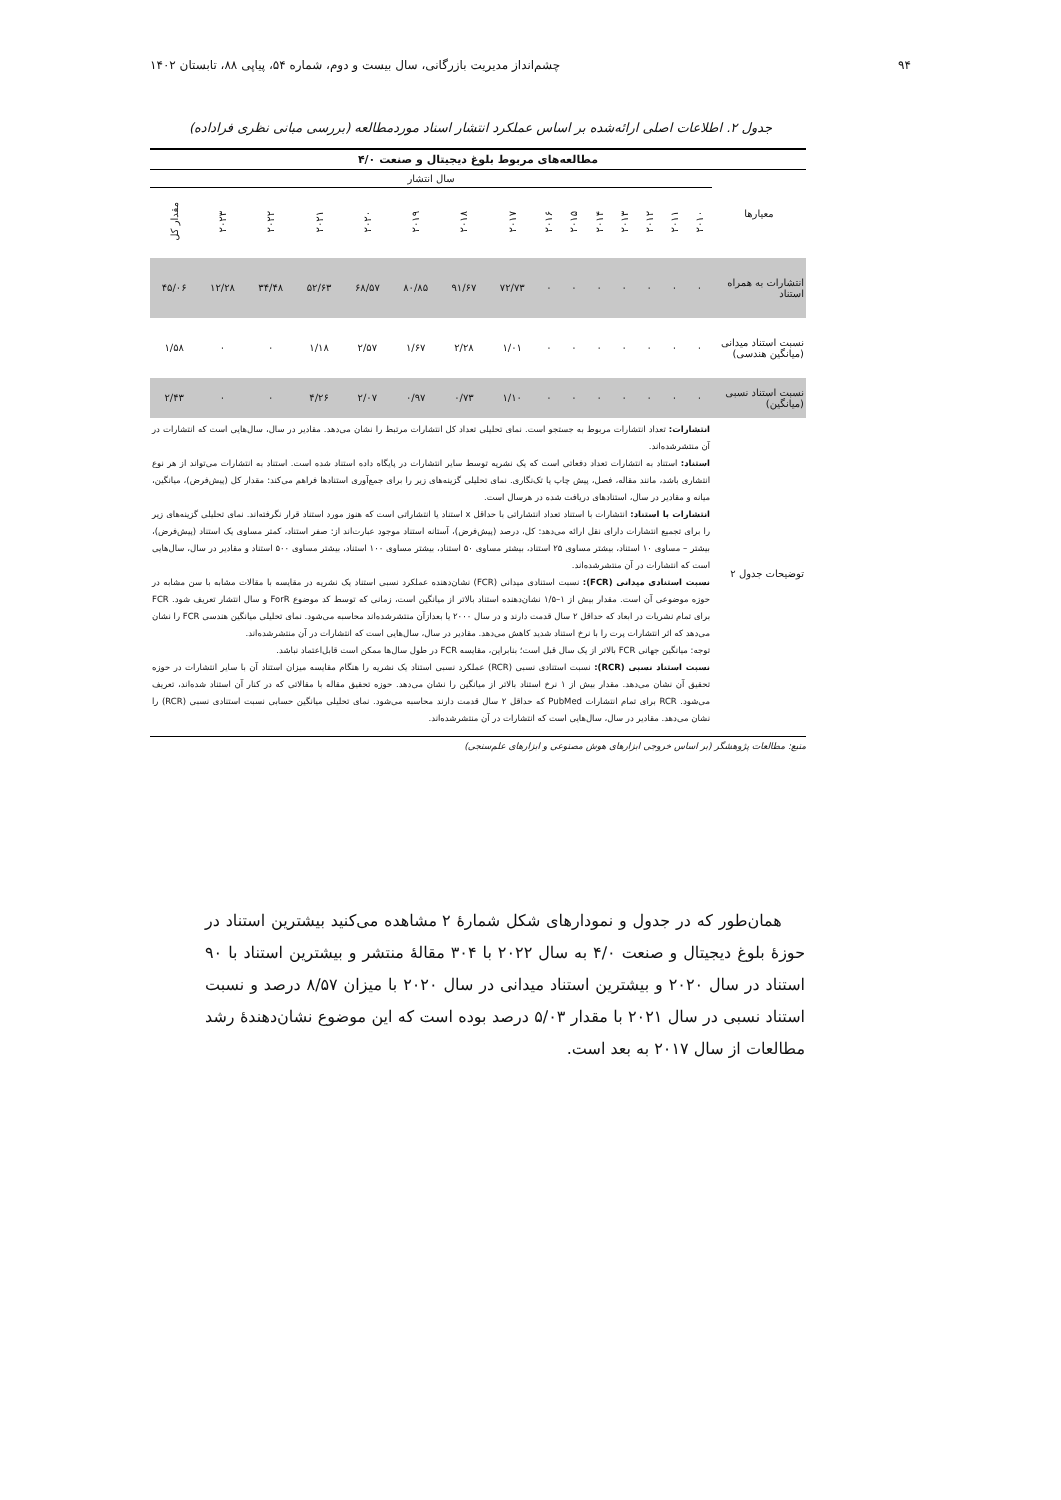۹۴ چشم‌انداز مدیریت بازرگانی، سال بیست و دوم، شماره ۵۴، پیاپی ۸۸، تابستان ۱۴۰۲
جدول ۲. اطلاعات اصلی ارائه‌شده بر اساس عملکرد انتشار اسناد موردمطالعه (بررسی مبانی نظری فراداده)
| مطالعه‌های مربوط بلوغ دیجیتال و صنعت ۴/۰ | | | | | | | | | | | | | | | |
| --- | --- | --- | --- | --- | --- | --- | --- | --- | --- | --- | --- | --- | --- | --- | --- |
| معیارها | سال انتشار | | | | | | | | | | | | | | |
| | ۲۰۱۰ | ۲۰۱۱ | ۲۰۱۲ | ۲۰۱۳ | ۲۰۱۴ | ۲۰۱۵ | ۲۰۱۶ | ۲۰۱۷ | ۲۰۱۸ | ۲۰۱۹ | ۲۰۲۰ | ۲۰۲۱ | ۲۰۲۲ | ۲۰۲۳ | مقدار کل |
| انتشارات به همراه استناد | ۰ | ۰ | ۰ | ۰ | ۰ | ۰ | ۰ | ۷۲/۷۳ | ۹۱/۶۷ | ۸۰/۸۵ | ۶۸/۵۷ | ۵۲/۶۳ | ۳۴/۴۸ | ۱۲/۲۸ | ۴۵/۰۶ |
| نسبت استناد میدانی (میانگین هندسی) | ۰ | ۰ | ۰ | ۰ | ۰ | ۰ | ۰ | ۱/۰۱ | ۲/۲۸ | ۱/۶۷ | ۲/۵۷ | ۱/۱۸ | ۰ | ۰ | ۱/۵۸ |
| نسبت استناد نسبی (میانگین) | ۰ | ۰ | ۰ | ۰ | ۰ | ۰ | ۰ | ۱/۱۰ | ۰/۷۳ | ۰/۹۷ | ۲/۰۷ | ۴/۲۶ | ۰ | ۰ | ۲/۴۳ |
| توضیحات جدول ۲ | انتشارات: تعداد انتشارات مربوط به جستجو است. نمای تحلیلی تعداد کل انتشارات مرتبط را نشان می‌دهد. مقادیر در سال، سال‌هایی است که انتشارات در آن منتشرشده‌اند. استناد: استناد به انتشارات تعداد دفعاتی است که یک نشریه توسط سایر انتشارات در پایگاه داده استناد شده است. استناد به انتشارات می‌تواند از هر نوع انتشاری باشد، مانند مقاله، فصل، پیش چاپ یا تک‌نگاری. نمای تحلیلی گزینه‌های زیر را برای جمع‌آوری استنادها فراهم می‌کند: مقدار کل (پیش‌فرض)، میانگین، میانه و مقادیر در سال، استنادهای دریافت شده در هرسال است. انتشارات با استناد: انتشارات با استناد تعداد انتشاراتی با حداقل x استناد یا انتشاراتی است که هنوز مورد استناد قرار نگرفته‌اند. نمای تحلیلی گزینه‌های زیر را برای تجمیع انتشارات دارای نقل ارائه می‌دهد: کل، درصد (پیش‌فرض)، آستانه استناد موجود عبارت‌اند از: صفر استناد، کمتر مساوی یک استناد (پیش‌فرض)، بیشتر – مساوی ۱۰ استناد، بیشتر مساوی ۲۵ استناد، بیشتر مساوی ۵۰ استناد، بیشتر مساوی ۱۰۰ استناد، بیشتر مساوی ۵۰۰ استناد و مقادیر در سال، سال‌هایی است که انتشارات در آن منتشرشده‌اند. نسبت استنادی میدانی (FCR): نسبت استنادی میدانی (FCR) نشان‌دهنده عملکرد نسبی استناد یک نشریه در مقایسه با مقالات مشابه با سن مشابه در حوزه موضوعی آن است. مقدار بیش از ۱–۱/۵ نشان‌دهنده استناد بالاتر از میانگین است، زمانی که توسط کد موضوع ForR و سال انتشار تعریف شود. FCR برای تمام نشریات در ابعاد که حداقل ۲ سال قدمت دارند و در سال ۲۰۰۰ یا بعدازآن منتشرشده‌اند محاسبه می‌شود. نمای تحلیلی میانگین هندسی FCR را نشان می‌دهد که اثر انتشارات پرت را با نرخ استناد شدید کاهش می‌دهد. مقادیر در سال، سال‌هایی است که انتشارات در آن منتشرشده‌اند. توجه: میانگین جهانی FCR بالاتر از یک سال قبل است؛ بنابراین، مقایسه FCR در طول سال‌ها ممکن است قابل‌اعتماد نباشد. نسبت استناد نسبی (RCR): نسبت استنادی نسبی (RCR) عملکرد نسبی استناد یک نشریه را هنگام مقایسه میزان استناد آن با سایر انتشارات در حوزه تحقیق آن نشان می‌دهد. مقدار بیش از ۱ نرخ استناد بالاتر از میانگین را نشان می‌دهد. حوزه تحقیق مقاله با مقالاتی که در کنار آن استناد شده‌اند، تعریف می‌شود. RCR برای تمام انتشارات PubMed که حداقل ۲ سال قدمت دارند محاسبه می‌شود. نمای تحلیلی میانگین حسابی نسبت استنادی نسبی (RCR) را نشان می‌دهد. مقادیر در سال، سال‌هایی است که انتشارات در آن منتشرشده‌اند. | | | | | | | | | | | | | | |
منبع: مطالعات پژوهشگر (بر اساس خروجی ابزارهای هوش مصنوعی و ابزارهای علم‌سنجی)
همان‌طور که در جدول و نمودارهای شکل شمارهٔ ۲ مشاهده می‌کنید بیشترین استناد در حوزهٔ بلوغ دیجیتال و صنعت ۴/۰ به سال ۲۰۲۲ با ۳۰۴ مقالهٔ منتشر و بیشترین استناد با ۹۰ استناد در سال ۲۰۲۰ و بیشترین استناد میدانی در سال ۲۰۲۰ با میزان ۸/۵۷ درصد و نسبت استناد نسبی در سال ۲۰۲۱ با مقدار ۵/۰۳ درصد بوده است که این موضوع نشان‌دهندهٔ رشد مطالعات از سال ۲۰۱۷ به بعد است.